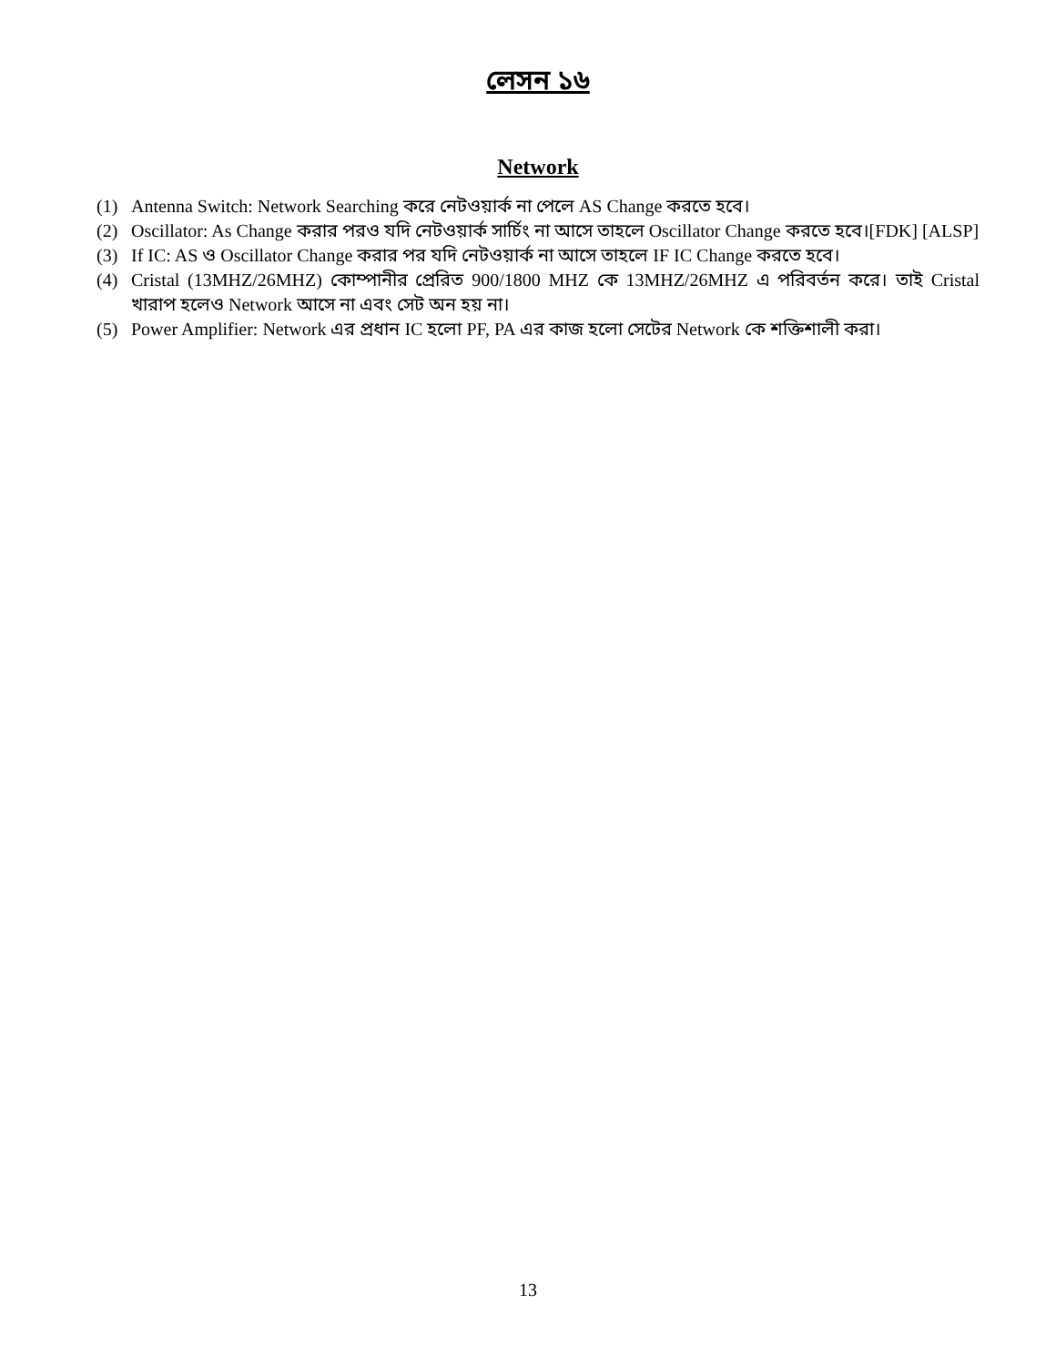লেসন ১৬
Network
(1) Antenna Switch: Network Searching করে নেটওয়ার্ক না পেলে AS Change করতে হবে।
(2) Oscillator: As Change করার পরও যদি নেটওয়ার্ক সার্চিং না আসে তাহলে Oscillator Change করতে হবে।[FDK] [ALSP]
(3) If IC: AS ও Oscillator Change করার পর যদি নেটওয়ার্ক না আসে তাহলে IF IC Change করতে হবে।
(4) Cristal (13MHZ/26MHZ) কোম্পানীর প্রেরিত 900/1800 MHZ কে 13MHZ/26MHZ এ পরিবর্তন করে। তাই Cristal খারাপ হলেও Network আসে না এবং সেট অন হয় না।
(5) Power Amplifier: Network এর প্রধান IC হলো PF, PA এর কাজ হলো সেটের Network কে শক্তিশালী করা।
13